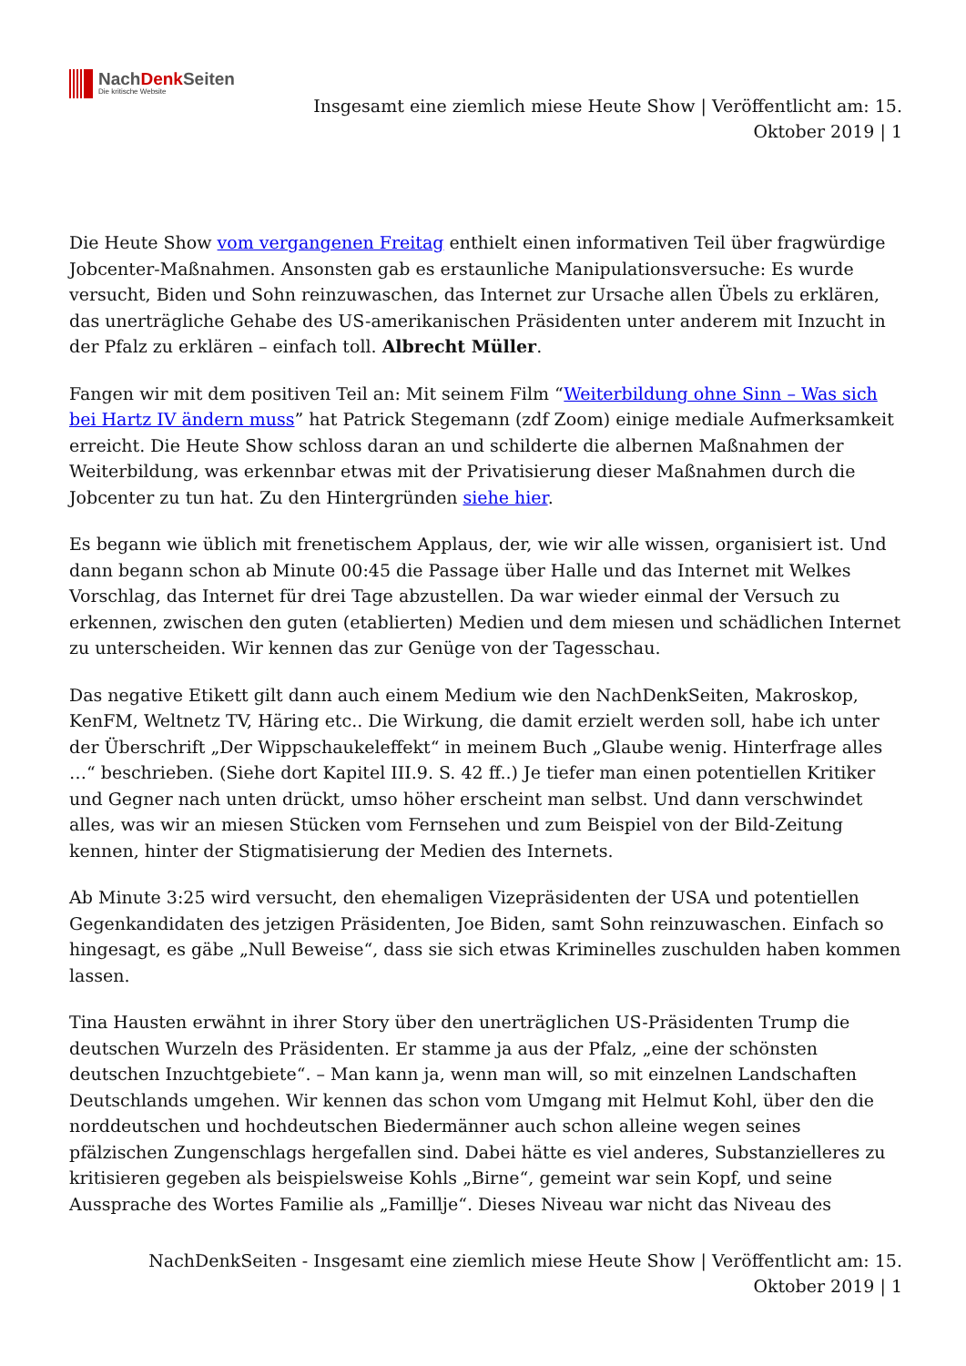NachDenk Seiten
Die kritische Website
Insgesamt eine ziemlich miese Heute Show | Veröffentlicht am: 15.
Oktober 2019 | 1
Die Heute Show vom vergangenen Freitag enthielt einen informativen Teil über fragwürdige Jobcenter-Maßnahmen. Ansonsten gab es erstaunliche Manipulationsversuche: Es wurde versucht, Biden und Sohn reinzuwaschen, das Internet zur Ursache allen Übels zu erklären, das unerträgliche Gehabe des US-amerikanischen Präsidenten unter anderem mit Inzucht in der Pfalz zu erklären – einfach toll. Albrecht Müller.
Fangen wir mit dem positiven Teil an: Mit seinem Film “Weiterbildung ohne Sinn – Was sich bei Hartz IV ändern muss” hat Patrick Stegemann (zdf Zoom) einige mediale Aufmerksamkeit erreicht. Die Heute Show schloss daran an und schilderte die albernen Maßnahmen der Weiterbildung, was erkennbar etwas mit der Privatisierung dieser Maßnahmen durch die Jobcenter zu tun hat. Zu den Hintergründen siehe hier.
Es begann wie üblich mit frenetischem Applaus, der, wie wir alle wissen, organisiert ist. Und dann begann schon ab Minute 00:45 die Passage über Halle und das Internet mit Welkes Vorschlag, das Internet für drei Tage abzustellen. Da war wieder einmal der Versuch zu erkennen, zwischen den guten (etablierten) Medien und dem miesen und schädlichen Internet zu unterscheiden. Wir kennen das zur Genüge von der Tagesschau.
Das negative Etikett gilt dann auch einem Medium wie den NachDenkSeiten, Makroskop, KenFM, Weltnetz TV, Häring etc.. Die Wirkung, die damit erzielt werden soll, habe ich unter der Überschrift „Der Wippschaukeleffekt“ in meinem Buch „Glaube wenig. Hinterfrage alles …“ beschrieben. (Siehe dort Kapitel III.9. S. 42 ff..) Je tiefer man einen potentiellen Kritiker und Gegner nach unten drückt, umso höher erscheint man selbst. Und dann verschwindet alles, was wir an miesen Stücken vom Fernsehen und zum Beispiel von der Bild-Zeitung kennen, hinter der Stigmatisierung der Medien des Internets.
Ab Minute 3:25 wird versucht, den ehemaligen Vizepräsidenten der USA und potentiellen Gegenkandidaten des jetzigen Präsidenten, Joe Biden, samt Sohn reinzuwaschen. Einfach so hingesagt, es gäbe „Null Beweise“, dass sie sich etwas Kriminelles zuschulden haben kommen lassen.
Tina Hausten erwähnt in ihrer Story über den unerträglichen US-Präsidenten Trump die deutschen Wurzeln des Präsidenten. Er stamme ja aus der Pfalz, „eine der schönsten deutschen Inzuchtgebiete“. – Man kann ja, wenn man will, so mit einzelnen Landschaften Deutschlands umgehen. Wir kennen das schon vom Umgang mit Helmut Kohl, über den die norddeutschen und hochdeutschen Biedermänner auch schon alleine wegen seines pfälzischen Zungenschlags hergefallen sind. Dabei hätte es viel anderes, Substanzielleres zu kritisieren gegeben als beispielsweise Kohls „Birne“, gemeint war sein Kopf, und seine Aussprache des Wortes Familie als „Famillje“. Dieses Niveau war nicht das Niveau des
NachDenkSeiten - Insgesamt eine ziemlich miese Heute Show | Veröffentlicht am: 15.
Oktober 2019 | 1